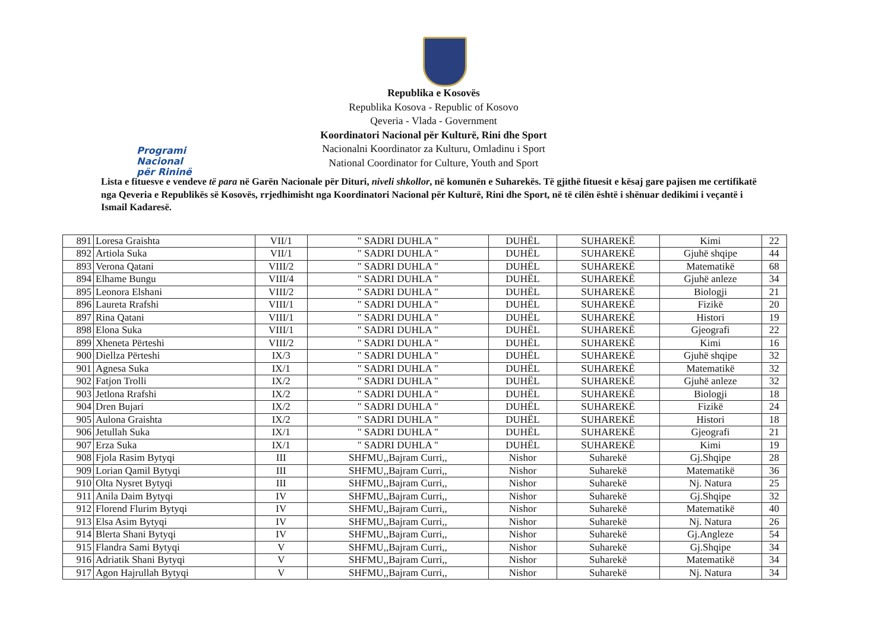Programi Nacional
për Rininë
Republika e Kosovës
Republika Kosova - Republic of Kosovo
Qeveria - Vlada - Government
Koordinatori Nacional për Kulturë, Rini dhe Sport
Nacionalni Koordinator za Kulturu, Omladinu i Sport
National Coordinator for Culture, Youth and Sport
Lista e fituesve e vendeve të para në Garën Nacionale për Dituri, niveli shkollor, në komunën e Suharekës. Të gjithë fituesit e kësaj gare pajisen me certifikatë nga Qeveria e Republikës së Kosovës, rrjedhimisht nga Koordinatori Nacional për Kulturë, Rini dhe Sport, në të cilën është i shënuar dedikimi i veçantë i Ismail Kadaresë.
| 891 | Loresa Graishta | VII/1 | " SADRI DUHLA " | DUHËL | SUHAREKË | Kimi | 22 |
| 892 | Artiola Suka | VII/1 | " SADRI DUHLA " | DUHËL | SUHAREKË | Gjuhë shqipe | 44 |
| 893 | Verona Qatani | VIII/2 | " SADRI DUHLA " | DUHËL | SUHAREKË | Matematikë | 68 |
| 894 | Elhame Bungu | VIII/4 | " SADRI DUHLA " | DUHËL | SUHAREKË | Gjuhë anleze | 34 |
| 895 | Leonora Elshani | VIII/2 | " SADRI DUHLA " | DUHËL | SUHAREKË | Biologji | 21 |
| 896 | Laureta Rrafshi | VIII/1 | " SADRI DUHLA " | DUHËL | SUHAREKË | Fizikë | 20 |
| 897 | Rina Qatani | VIII/1 | " SADRI DUHLA " | DUHËL | SUHAREKË | Histori | 19 |
| 898 | Elona Suka | VIII/1 | " SADRI DUHLA " | DUHËL | SUHAREKË | Gjeografi | 22 |
| 899 | Xheneta Përteshi | VIII/2 | " SADRI DUHLA " | DUHËL | SUHAREKË | Kimi | 16 |
| 900 | Diellza Përteshi | IX/3 | " SADRI DUHLA " | DUHËL | SUHAREKË | Gjuhë shqipe | 32 |
| 901 | Agnesa Suka | IX/1 | " SADRI DUHLA " | DUHËL | SUHAREKË | Matematikë | 32 |
| 902 | Fatjon Trolli | IX/2 | " SADRI DUHLA " | DUHËL | SUHAREKË | Gjuhë anleze | 32 |
| 903 | Jetlona Rrafshi | IX/2 | " SADRI DUHLA " | DUHËL | SUHAREKË | Biologji | 18 |
| 904 | Dren Bujari | IX/2 | " SADRI DUHLA " | DUHËL | SUHAREKË | Fizikë | 24 |
| 905 | Aulona Graishta | IX/2 | " SADRI DUHLA " | DUHËL | SUHAREKË | Histori | 18 |
| 906 | Jetullah Suka | IX/1 | " SADRI DUHLA " | DUHËL | SUHAREKË | Gjeografi | 21 |
| 907 | Erza Suka | IX/1 | " SADRI DUHLA " | DUHËL | SUHAREKË | Kimi | 19 |
| 908 | Fjola Rasim Bytyqi | III | SHFMU,,Bajram Curri,, | Nishor | Suharekë | Gj.Shqipe | 28 |
| 909 | Lorian Qamil Bytyqi | III | SHFMU,,Bajram Curri,, | Nishor | Suharekë | Matematikë | 36 |
| 910 | Olta Nysret Bytyqi | III | SHFMU,,Bajram Curri,, | Nishor | Suharekë | Nj. Natura | 25 |
| 911 | Anila Daim Bytyqi | IV | SHFMU,,Bajram Curri,, | Nishor | Suharekë | Gj.Shqipe | 32 |
| 912 | Florend Flurim Bytyqi | IV | SHFMU,,Bajram Curri,, | Nishor | Suharekë | Matematikë | 40 |
| 913 | Elsa Asim Bytyqi | IV | SHFMU,,Bajram Curri,, | Nishor | Suharekë | Nj. Natura | 26 |
| 914 | Blerta Shani Bytyqi | IV | SHFMU,,Bajram Curri,, | Nishor | Suharekë | Gj.Angleze | 54 |
| 915 | Flandra Sami Bytyqi | V | SHFMU,,Bajram Curri,, | Nishor | Suharekë | Gj.Shqipe | 34 |
| 916 | Adriatik Shani Bytyqi | V | SHFMU,,Bajram Curri,, | Nishor | Suharekë | Matematikë | 34 |
| 917 | Agon Hajrullah Bytyqi | V | SHFMU,,Bajram Curri,, | Nishor | Suharekë | Nj. Natura | 34 |